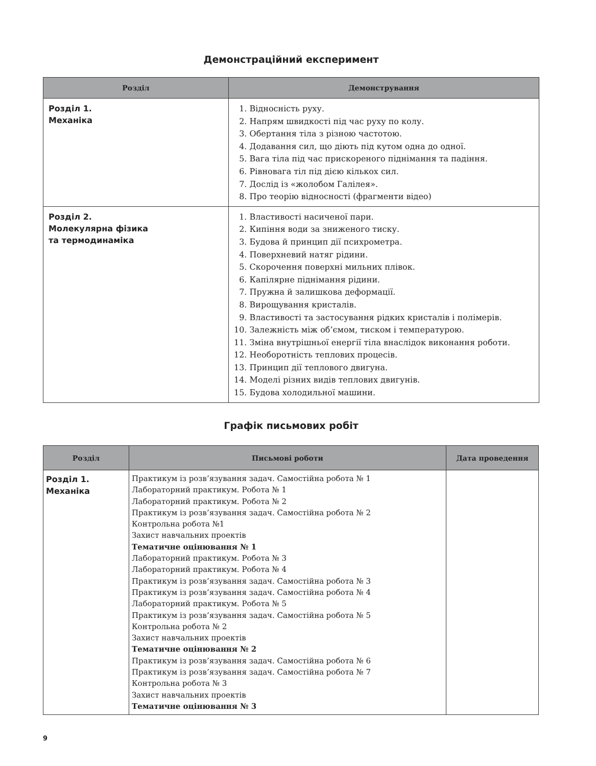Демонстраційний експеримент
| Розділ | Демонстрування |
| --- | --- |
| Розділ 1. Механіка | 1. Відносність руху. 2. Напрям швидкості під час руху по колу. 3. Обертання тіла з різною частотою. 4. Додавання сил, що діють під кутом одна до одної. 5. Вага тіла під час прискореного піднімання та падіння. 6. Рівновага тіл під дією кількох сил. 7. Дослід із «жолобом Галілея». 8. Про теорію відносності (фрагменти відео) |
| Розділ 2. Молекулярна фізика та термодинаміка | 1. Властивості насиченої пари. 2. Кипіння води за зниженого тиску. 3. Будова й принцип дії психрометра. 4. Поверхневий натяг рідини. 5. Скорочення поверхні мильних плівок. 6. Капілярне піднімання рідини. 7. Пружна й залишкова деформації. 8. Вирощування кристалів. 9. Властивості та застосування рідких кристалів і полімерів. 10. Залежність між об’ємом, тиском і температурою. 11. Зміна внутрішньої енергії тіла внаслідок виконання роботи. 12. Необоротність теплових процесів. 13. Принцип дії теплового двигуна. 14. Моделі різних видів теплових двигунів. 15. Будова холодильної машини. |
Графік письмових робіт
| Розділ | Письмові роботи | Дата проведення |
| --- | --- | --- |
| Розділ 1. Механіка | Практикум із розв’язування задач. Самостійна робота № 1 Лабораторний практикум. Робота № 1 Лабораторний практикум. Робота № 2 Практикум із розв’язування задач. Самостійна робота № 2 Контрольна робота №1 Захист навчальних проектів Тематичне оцінювання № 1 Лабораторний практикум. Робота № 3 Лабораторний практикум. Робота № 4 Практикум із розв’язування задач. Самостійна робота № 3 Практикум із розв’язування задач. Самостійна робота № 4 Лабораторний практикум. Робота № 5 Практикум із розв’язування задач. Самостійна робота № 5 Контрольна робота № 2 Захист навчальних проектів Тематичне оцінювання № 2 Практикум із розв’язування задач. Самостійна робота № 6 Практикум із розв’язування задач. Самостійна робота № 7 Контрольна робота № 3 Захист навчальних проектів Тематичне оцінювання № 3 | |
9